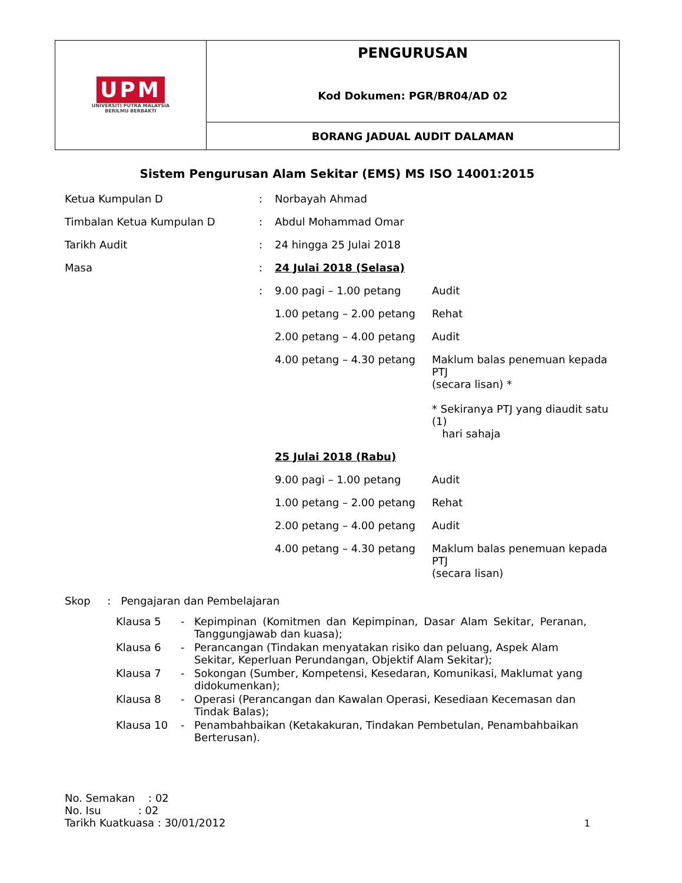| UPM UNIVERSITI PUTRA MALAYSIA BERILMU BERBAKTI | PENGURUSAN Kod Dokumen: PGR/BR04/AD 02 |
| | BORANG JADUAL AUDIT DALAMAN |
Sistem Pengurusan Alam Sekitar (EMS) MS ISO 14001:2015
| Ketua Kumpulan D | : | Norbayah Ahmad | |
| Timbalan Ketua Kumpulan D | : | Abdul Mohammad Omar | |
| Tarikh Audit | : | 24 hingga 25 Julai 2018 | |
| Masa | : | 24 Julai 2018 (Selasa) | |
| | : | 9.00 pagi – 1.00 petang | Audit |
| | | 1.00 petang – 2.00 petang | Rehat |
| | | 2.00 petang – 4.00 petang | Audit |
| | | 4.00 petang – 4.30 petang | Maklum balas penemuan kepada PTJ (secara lisan) * * Sekiranya PTJ yang diaudit satu (1) hari sahaja |
| | | 25 Julai 2018 (Rabu) | |
| | | 9.00 pagi – 1.00 petang | Audit |
| | | 1.00 petang – 2.00 petang | Rehat |
| | | 2.00 petang – 4.00 petang | Audit |
| | | 4.00 petang – 4.30 petang | Maklum balas penemuan kepada PTJ (secara lisan) |
Skop : Pengajaran dan Pembelajaran
| Klausa 5 | - | Kepimpinan (Komitmen dan Kepimpinan, Dasar Alam Sekitar, Peranan, Tanggungjawab dan kuasa); |
| Klausa 6 | - | Perancangan (Tindakan menyatakan risiko dan peluang, Aspek Alam Sekitar, Keperluan Perundangan, Objektif Alam Sekitar); |
| Klausa 7 | - | Sokongan (Sumber, Kompetensi, Kesedaran, Komunikasi, Maklumat yang didokumenkan); |
| Klausa 8 | - | Operasi (Perancangan dan Kawalan Operasi, Kesediaan Kecemasan dan Tindak Balas); |
| Klausa 10 | - | Penambahbaikan (Ketakakuran, Tindakan Pembetulan, Penambahbaikan Berterusan). |
No. Semakan : 02
No. Isu : 02
Tarikh Kuatkuasa : 30/01/2012
1